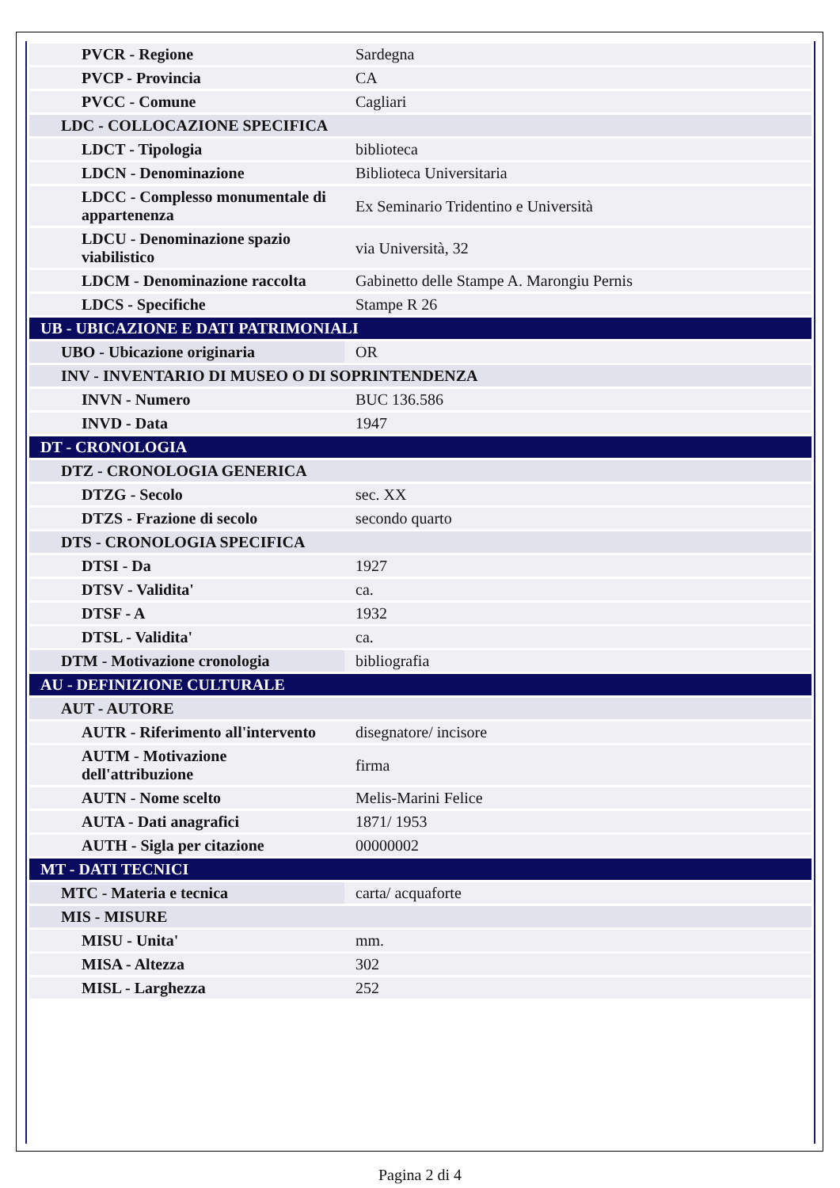| PVCR - Regione | Sardegna |
| PVCP - Provincia | CA |
| PVCC - Comune | Cagliari |
| LDC - COLLOCAZIONE SPECIFICA | |
| LDCT - Tipologia | biblioteca |
| LDCN - Denominazione | Biblioteca Universitaria |
| LDCC - Complesso monumentale di appartenenza | Ex Seminario Tridentino e Università |
| LDCU - Denominazione spazio viabilistico | via Università, 32 |
| LDCM - Denominazione raccolta | Gabinetto delle Stampe A. Marongiu Pernis |
| LDCS - Specifiche | Stampe R 26 |
| UB - UBICAZIONE E DATI PATRIMONIALI | |
| UBO - Ubicazione originaria | OR |
| INV - INVENTARIO DI MUSEO O DI SOPRINTENDENZA | |
| INVN - Numero | BUC 136.586 |
| INVD - Data | 1947 |
| DT - CRONOLOGIA | |
| DTZ - CRONOLOGIA GENERICA | |
| DTZG - Secolo | sec. XX |
| DTZS - Frazione di secolo | secondo quarto |
| DTS - CRONOLOGIA SPECIFICA | |
| DTSI - Da | 1927 |
| DTSV - Validita' | ca. |
| DTSF - A | 1932 |
| DTSL - Validita' | ca. |
| DTM - Motivazione cronologia | bibliografia |
| AU - DEFINIZIONE CULTURALE | |
| AUT - AUTORE | |
| AUTR - Riferimento all'intervento | disegnatore/ incisore |
| AUTM - Motivazione dell'attribuzione | firma |
| AUTN - Nome scelto | Melis-Marini Felice |
| AUTA - Dati anagrafici | 1871/ 1953 |
| AUTH - Sigla per citazione | 00000002 |
| MT - DATI TECNICI | |
| MTC - Materia e tecnica | carta/ acquaforte |
| MIS - MISURE | |
| MISU - Unita' | mm. |
| MISA - Altezza | 302 |
| MISL - Larghezza | 252 |
Pagina 2 di 4